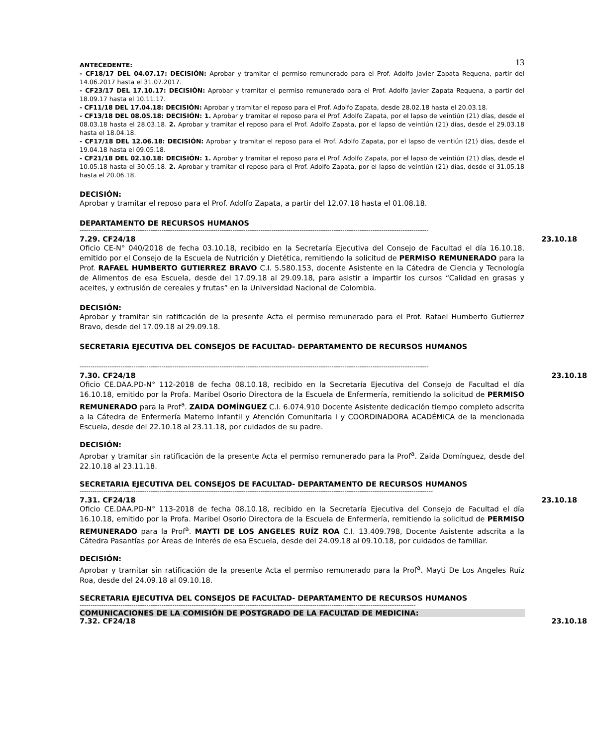13
ANTECEDENTE:
- CF18/17 DEL 04.07.17: DECISIÓN: Aprobar y tramitar el permiso remunerado para el Prof. Adolfo Javier Zapata Requena, partir del 14.06.2017 hasta el 31.07.2017.
- CF23/17 DEL 17.10.17: DECISIÓN: Aprobar y tramitar el permiso remunerado para el Prof. Adolfo Javier Zapata Requena, a partir del 18.09.17 hasta el 10.11.17.
- CF11/18 DEL 17.04.18: DECISIÓN: Aprobar y tramitar el reposo para el Prof. Adolfo Zapata, desde 28.02.18 hasta el 20.03.18.
- CF13/18 DEL 08.05.18: DECISIÓN: 1. Aprobar y tramitar el reposo para el Prof. Adolfo Zapata, por el lapso de veintiún (21) días, desde el 08.03.18 hasta el 28.03.18. 2. Aprobar y tramitar el reposo para el Prof. Adolfo Zapata, por el lapso de veintiún (21) días, desde el 29.03.18 hasta el 18.04.18.
- CF17/18 DEL 12.06.18: DECISIÓN: Aprobar y tramitar el reposo para el Prof. Adolfo Zapata, por el lapso de veintiún (21) días, desde el 19.04.18 hasta el 09.05.18.
- CF21/18 DEL 02.10.18: DECISIÓN: 1. Aprobar y tramitar el reposo para el Prof. Adolfo Zapata, por el lapso de veintiún (21) días, desde el 10.05.18 hasta el 30.05.18. 2. Aprobar y tramitar el reposo para el Prof. Adolfo Zapata, por el lapso de veintiún (21) días, desde el 31.05.18 hasta el 20.06.18.
DECISIÓN:
Aprobar y tramitar el reposo para el Prof. Adolfo Zapata, a partir del 12.07.18 hasta el 01.08.18.
DEPARTAMENTO DE RECURSOS HUMANOS
------------------------------------------------------------------------------------------------------------------------------------------------------------------
7.29. CF24/18 23.10.18
Oficio CE-N° 040/2018 de fecha 03.10.18, recibido en la Secretaría Ejecutiva del Consejo de Facultad el día 16.10.18, emitido por el Consejo de la Escuela de Nutrición y Dietética, remitiendo la solicitud de PERMISO REMUNERADO para la Prof. RAFAEL HUMBERTO GUTIERREZ BRAVO C.I. 5.580.153, docente Asistente en la Cátedra de Ciencia y Tecnología de Alimentos de esa Escuela, desde del 17.09.18 al 29.09.18, para asistir a impartir los cursos “Calidad en grasas y aceites, y extrusión de cereales y frutas” en la Universidad Nacional de Colombia.
DECISIÓN:
Aprobar y tramitar sin ratificación de la presente Acta el permiso remunerado para el Prof. Rafael Humberto Gutierrez Bravo, desde del 17.09.18 al 29.09.18.
SECRETARIA EJECUTIVA DEL CONSEJOS DE FACULTAD- DEPARTAMENTO DE RECURSOS HUMANOS
------------------------------------------------------------------------------------------------------------------------------------------------------------------
7.30. CF24/18 23.10.18
Oficio CE.DAA.PD-N° 112-2018 de fecha 08.10.18, recibido en la Secretaría Ejecutiva del Consejo de Facultad el día 16.10.18, emitido por la Profa. Maribel Osorio Directora de la Escuela de Enfermería, remitiendo la solicitud de PERMISO REMUNERADO para la Prof<sup>a</sup>. ZAIDA DOMÍNGUEZ C.I. 6.074.910 Docente Asistente dedicación tiempo completo adscrita a la Cátedra de Enfermería Materno Infantil y Atención Comunitaria I y COORDINADORA ACADÉMICA de la mencionada Escuela, desde del 22.10.18 al 23.11.18, por cuidados de su padre.
DECISIÓN:
Aprobar y tramitar sin ratificación de la presente Acta el permiso remunerado para la Prof<sup>a</sup>. Zaida Domínguez, desde del 22.10.18 al 23.11.18.
SECRETARIA EJECUTIVA DEL CONSEJOS DE FACULTAD- DEPARTAMENTO DE RECURSOS HUMANOS
--------------------------------------------------------------------------------------------------------------------------------------------------------------------
7.31. CF24/18 23.10.18
Oficio CE.DAA.PD-N° 113-2018 de fecha 08.10.18, recibido en la Secretaría Ejecutiva del Consejo de Facultad el día 16.10.18, emitido por la Profa. Maribel Osorio Directora de la Escuela de Enfermería, remitiendo la solicitud de PERMISO REMUNERADO para la Prof<sup>a</sup>. MAYTI DE LOS ANGELES RUÍZ ROA C.I. 13.409.798, Docente Asistente adscrita a la Cátedra Pasantías por Áreas de Interés de esa Escuela, desde del 24.09.18 al 09.10.18, por cuidados de familiar.
DECISIÓN:
Aprobar y tramitar sin ratificación de la presente Acta el permiso remunerado para la Prof<sup>a</sup>. Mayti De Los Angeles Ruíz Roa, desde del 24.09.18 al 09.10.18.
SECRETARIA EJECUTIVA DEL CONSEJOS DE FACULTAD- DEPARTAMENTO DE RECURSOS HUMANOS
------------------------------------------------------------------------------------------------------------------------------------------------------------
COMUNICACIONES DE LA COMISIÓN DE POSTGRADO DE LA FACULTAD DE MEDICINA:
7.32. CF24/18 23.10.18